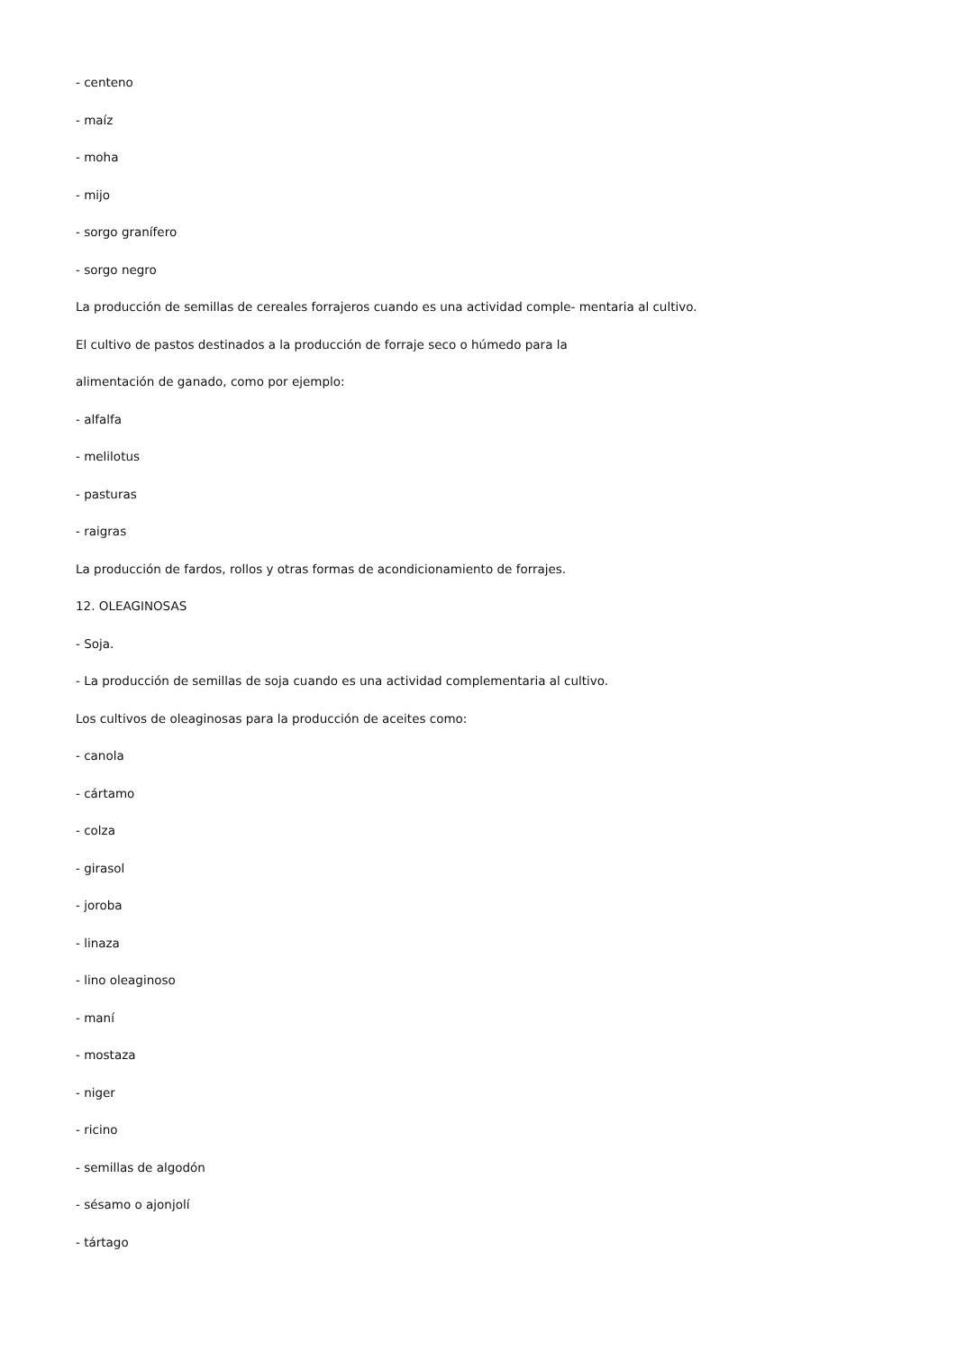- centeno
- maíz
- moha
- mijo
- sorgo granífero
- sorgo negro
La producción de semillas de cereales forrajeros cuando es una actividad comple- mentaria al cultivo.
El cultivo de pastos destinados a la producción de forraje seco o húmedo para la
alimentación de ganado, como por ejemplo:
- alfalfa
- melilotus
- pasturas
- raigras
La producción de fardos, rollos y otras formas de acondicionamiento de forrajes.
12. OLEAGINOSAS
- Soja.
- La producción de semillas de soja cuando es una actividad complementaria al cultivo.
Los cultivos de oleaginosas para la producción de aceites como:
- canola
- cártamo
- colza
- girasol
- joroba
- linaza
- lino oleaginoso
- maní
- mostaza
- niger
- ricino
- semillas de algodón
- sésamo o ajonjolí
- tártago